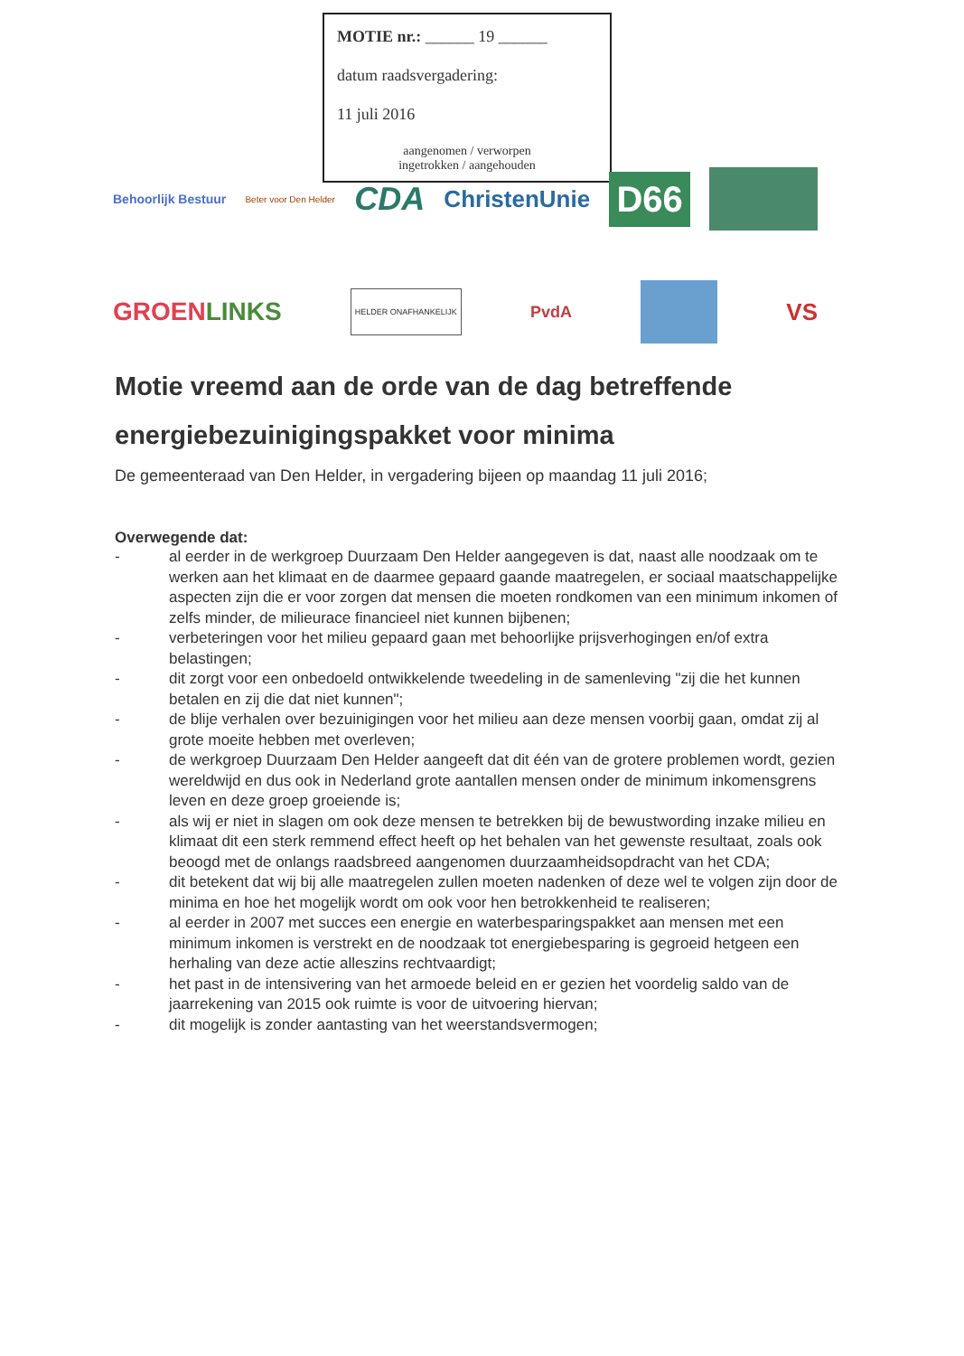MOTIE nr.: ______ 19 ______
datum raadsvergadering:
11 juli 2016
aangenomen / verworpen
ingetrokken / aangehouden
Behoorlijk Bestuur Beter voor Den Helder CDA ChristenUnie D66
GROEN LINKS HELDER ONAFHANKELIJK PvdA VS
Motie vreemd aan de orde van de dag betreffende energiebezuinigingspakket voor minima
De gemeenteraad van Den Helder, in vergadering bijeen op maandag 11 juli 2016;
Overwegende dat:
- al eerder in de werkgroep Duurzaam Den Helder aangegeven is dat, naast alle noodzaak om te werken aan het klimaat en de daarmee gepaard gaande maatregelen, er sociaal maatschappelijke aspecten zijn die er voor zorgen dat mensen die moeten rondkomen van een minimum inkomen of zelfs minder, de milieurace financieel niet kunnen bijbenen;
- verbeteringen voor het milieu gepaard gaan met behoorlijke prijsverhogingen en/of extra belastingen;
- dit zorgt voor een onbedoeld ontwikkelende tweedeling in de samenleving "zij die het kunnen betalen en zij die dat niet kunnen";
- de blije verhalen over bezuinigingen voor het milieu aan deze mensen voorbij gaan, omdat zij al grote moeite hebben met overleven;
- de werkgroep Duurzaam Den Helder aangeeft dat dit één van de grotere problemen wordt, gezien wereldwijd en dus ook in Nederland grote aantallen mensen onder de minimum inkomensgrens leven en deze groep groeiende is;
- als wij er niet in slagen om ook deze mensen te betrekken bij de bewustwording inzake milieu en klimaat dit een sterk remmend effect heeft op het behalen van het gewenste resultaat, zoals ook beoogd met de onlangs raadsbreed aangenomen duurzaamheidsopdracht van het CDA;
- dit betekent dat wij bij alle maatregelen zullen moeten nadenken of deze wel te volgen zijn door de minima en hoe het mogelijk wordt om ook voor hen betrokkenheid te realiseren;
- al eerder in 2007 met succes een energie en waterbesparingspakket aan mensen met een minimum inkomen is verstrekt en de noodzaak tot energiebesparing is gegroeid hetgeen een herhaling van deze actie alleszins rechtvaardigt;
- het past in de intensivering van het armoede beleid en er gezien het voordelig saldo van de jaarrekening van 2015 ook ruimte is voor de uitvoering hiervan;
- dit mogelijk is zonder aantasting van het weerstandsvermogen;